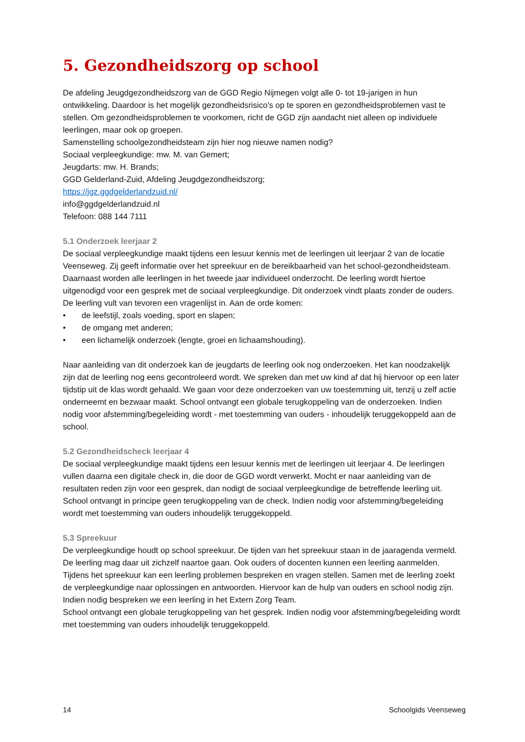5. Gezondheidszorg op school
De afdeling Jeugdgezondheidszorg van de GGD Regio Nijmegen volgt alle 0- tot 19-jarigen in hun ontwikkeling. Daardoor is het mogelijk gezondheidsrisico's op te sporen en gezondheidsproblemen vast te stellen. Om gezondheidsproblemen te voorkomen, richt de GGD zijn aandacht niet alleen op individuele leerlingen, maar ook op groepen.
Samenstelling schoolgezondheidsteam zijn hier nog nieuwe namen nodig?
Sociaal verpleegkundige: mw. M. van Gemert;
Jeugdarts: mw. H. Brands;
GGD Gelderland-Zuid, Afdeling Jeugdgezondheidszorg;
https://jgz.ggdgelderlandzuid.nl/
info@ggdgelderlandzuid.nl
Telefoon: 088 144 7111
5.1 Onderzoek leerjaar 2
De sociaal verpleegkundige maakt tijdens een lesuur kennis met de leerlingen uit leerjaar 2 van de locatie Veenseweg. Zij geeft informatie over het spreekuur en de bereikbaarheid van het school-gezondheidsteam. Daarnaast worden alle leerlingen in het tweede jaar individueel onderzocht. De leerling wordt hiertoe uitgenodigd voor een gesprek met de sociaal verpleegkundige. Dit onderzoek vindt plaats zonder de ouders. De leerling vult van tevoren een vragenlijst in. Aan de orde komen:
• de leefstijl, zoals voeding, sport en slapen;
• de omgang met anderen;
• een lichamelijk onderzoek (lengte, groei en lichaamshouding).
Naar aanleiding van dit onderzoek kan de jeugdarts de leerling ook nog onderzoeken. Het kan noodzakelijk zijn dat de leerling nog eens gecontroleerd wordt. We spreken dan met uw kind af dat hij hiervoor op een later tijdstip uit de klas wordt gehaald. We gaan voor deze onderzoeken van uw toestemming uit, tenzij u zelf actie onderneemt en bezwaar maakt. School ontvangt een globale terugkoppeling van de onderzoeken. Indien nodig voor afstemming/begeleiding wordt - met toestemming van ouders - inhoudelijk teruggekoppeld aan de school.
5.2 Gezondheidscheck leerjaar 4
De sociaal verpleegkundige maakt tijdens een lesuur kennis met de leerlingen uit leerjaar 4. De leerlingen vullen daarna een digitale check in, die door de GGD wordt verwerkt. Mocht er naar aanleiding van de resultaten reden zijn voor een gesprek, dan nodigt de sociaal verpleegkundige de betreffende leerling uit. School ontvangt in principe geen terugkoppeling van de check. Indien nodig voor afstemming/begeleiding wordt met toestemming van ouders inhoudelijk teruggekoppeld.
5.3 Spreekuur
De verpleegkundige houdt op school spreekuur. De tijden van het spreekuur staan in de jaaragenda vermeld. De leerling mag daar uit zichzelf naartoe gaan. Ook ouders of docenten kunnen een leerling aanmelden. Tijdens het spreekuur kan een leerling problemen bespreken en vragen stellen. Samen met de leerling zoekt de verpleegkundige naar oplossingen en antwoorden. Hiervoor kan de hulp van ouders en school nodig zijn. Indien nodig bespreken we een leerling in het Extern Zorg Team.
School ontvangt een globale terugkoppeling van het gesprek. Indien nodig voor afstemming/begeleiding wordt met toestemming van ouders inhoudelijk teruggekoppeld.
14 Schoolgids Veenseweg